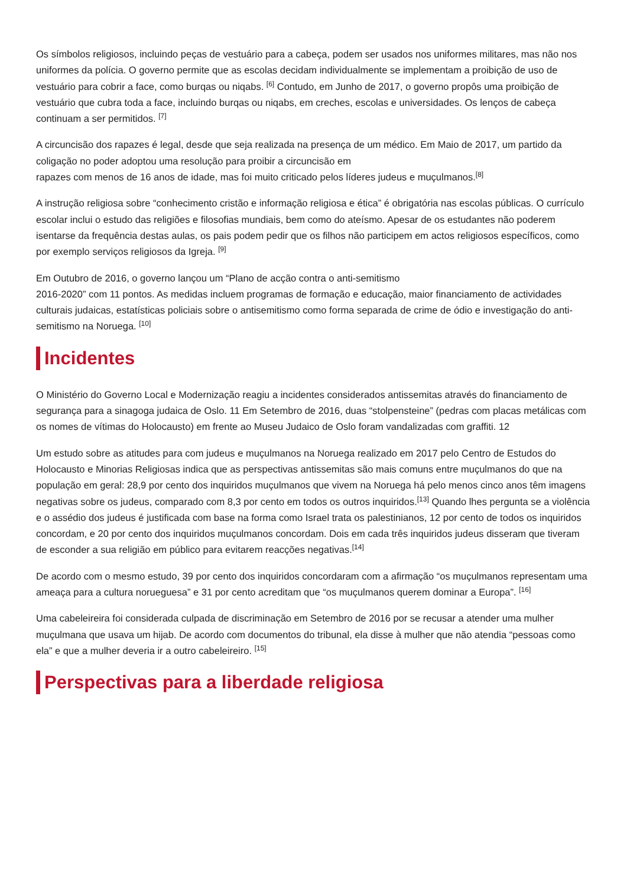Os símbolos religiosos, incluindo peças de vestuário para a cabeça, podem ser usados nos uniformes militares, mas não nos uniformes da polícia. O governo permite que as escolas decidam individualmente se implementam a proibição de uso de vestuário para cobrir a face, como burqas ou niqabs. <sup>[6]</sup> Contudo, em Junho de 2017, o governo propôs uma proibição de vestuário que cubra toda a face, incluindo burqas ou niqabs, em creches, escolas e universidades. Os lenços de cabeça continuam a ser permitidos. <sup>[7]</sup>
A circuncisão dos rapazes é legal, desde que seja realizada na presença de um médico. Em Maio de 2017, um partido da coligação no poder adoptou uma resolução para proibir a circuncisão em
rapazes com menos de 16 anos de idade, mas foi muito criticado pelos líderes judeus e muçulmanos.<sup>[8]</sup>
A instrução religiosa sobre “conhecimento cristão e informação religiosa e ética” é obrigatória nas escolas públicas. O currículo escolar inclui o estudo das religiões e filosofias mundiais, bem como do ateísmo. Apesar de os estudantes não poderem isentarse da frequência destas aulas, os pais podem pedir que os filhos não participem em actos religiosos específicos, como por exemplo serviços religiosos da Igreja. <sup>[9]</sup>
Em Outubro de 2016, o governo lançou um “Plano de acção contra o anti-semitismo
2016-2020” com 11 pontos. As medidas incluem programas de formação e educação, maior financiamento de actividades culturais judaicas, estatísticas policiais sobre o antisemitismo como forma separada de crime de ódio e investigação do anti-semitismo na Noruega. <sup>[10]</sup>
Incidentes
O Ministério do Governo Local e Modernização reagiu a incidentes considerados antissemitas através do financiamento de segurança para a sinagoga judaica de Oslo. 11 Em Setembro de 2016, duas “stolpensteine” (pedras com placas metálicas com os nomes de vítimas do Holocausto) em frente ao Museu Judaico de Oslo foram vandalizadas com graffiti. 12
Um estudo sobre as atitudes para com judeus e muçulmanos na Noruega realizado em 2017 pelo Centro de Estudos do Holocausto e Minorias Religiosas indica que as perspectivas antissemitas são mais comuns entre muçulmanos do que na população em geral: 28,9 por cento dos inquiridos muçulmanos que vivem na Noruega há pelo menos cinco anos têm imagens negativas sobre os judeus, comparado com 8,3 por cento em todos os outros inquiridos.<sup>[13]</sup> Quando lhes pergunta se a violência e o assédio dos judeus é justificada com base na forma como Israel trata os palestinianos, 12 por cento de todos os inquiridos concordam, e 20 por cento dos inquiridos muçulmanos concordam. Dois em cada três inquiridos judeus disseram que tiveram de esconder a sua religião em público para evitarem reacções negativas.<sup>[14]</sup>
De acordo com o mesmo estudo, 39 por cento dos inquiridos concordaram com a afirmação “os muçulmanos representam uma ameaça para a cultura norueguesa” e 31 por cento acreditam que “os muçulmanos querem dominar a Europa”. <sup>[16]</sup>
Uma cabeleireira foi considerada culpada de discriminação em Setembro de 2016 por se recusar a atender uma mulher muçulmana que usava um hijab. De acordo com documentos do tribunal, ela disse à mulher que não atendia “pessoas como ela” e que a mulher deveria ir a outro cabeleireiro. <sup>[15]</sup>
Perspectivas para a liberdade religiosa